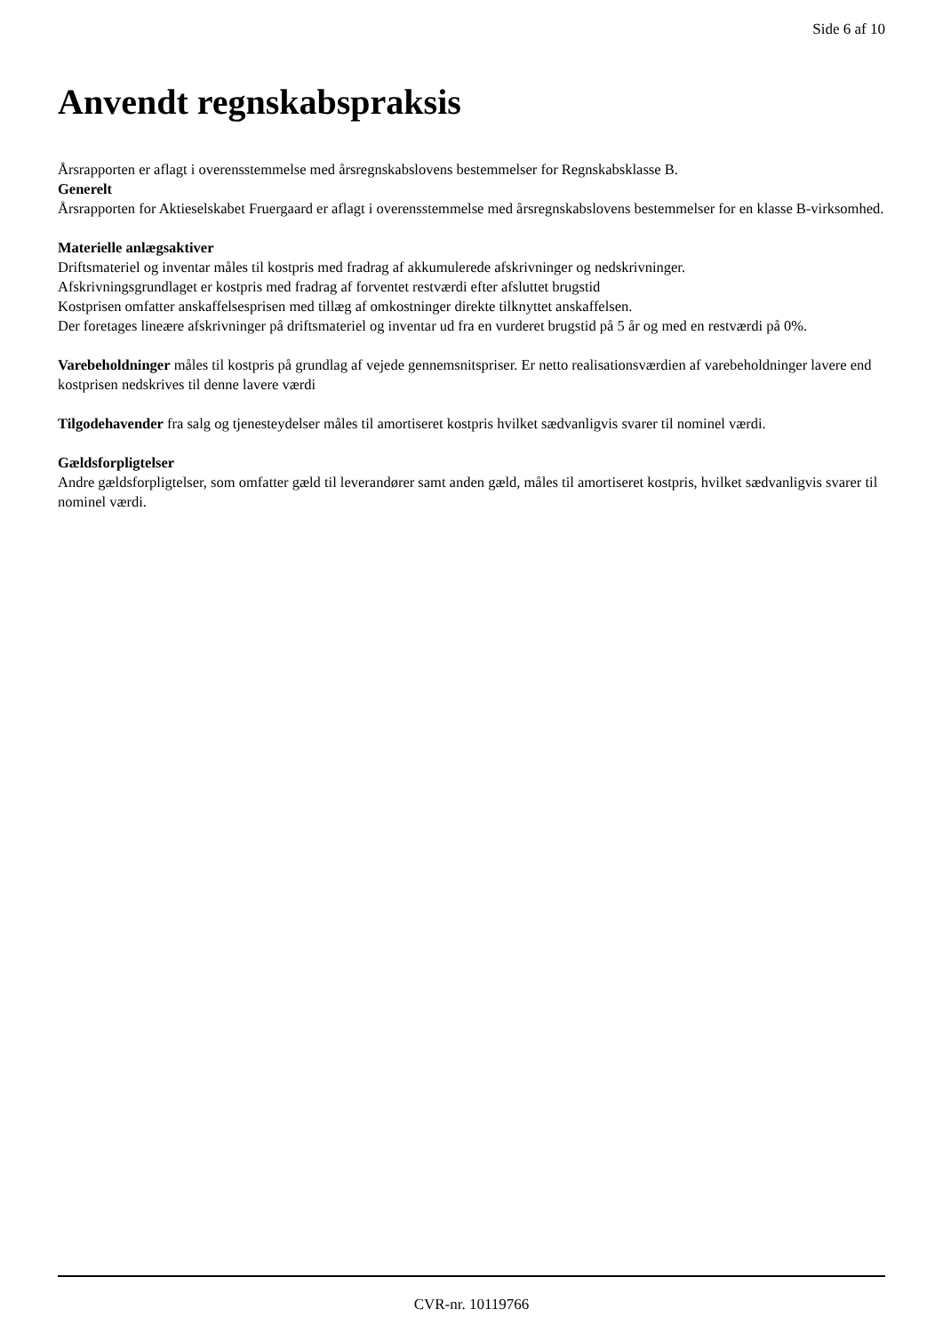Side 6 af 10
Anvendt regnskabspraksis
Årsrapporten er aflagt i overensstemmelse med årsregnskabslovens bestemmelser for Regnskabsklasse B.
Generelt
Årsrapporten for Aktieselskabet Fruergaard er aflagt i overensstemmelse med årsregnskabslovens bestemmelser for en klasse B-virksomhed.
Materielle anlægsaktiver
Driftsmateriel og inventar måles til kostpris med fradrag af akkumulerede afskrivninger og nedskrivninger.
Afskrivningsgrundlaget er kostpris med fradrag af forventet restværdi efter afsluttet brugstid
Kostprisen omfatter anskaffelsesprisen med tillæg af omkostninger direkte tilknyttet anskaffelsen.
Der foretages lineære afskrivninger på driftsmateriel og inventar ud fra en vurderet brugstid på 5 år og med en restværdi på 0%.
Varebeholdninger måles til kostpris på grundlag af vejede gennemsnitspriser. Er netto realisationsværdien af varebeholdninger lavere end kostprisen nedskrives til denne lavere værdi
Tilgodehavender fra salg og tjenesteydelser måles til amortiseret kostpris hvilket sædvanligvis svarer til nominel værdi.
Gældsforpligtelser
Andre gældsforpligtelser, som omfatter gæld til leverandører samt anden gæld, måles til amortiseret kostpris, hvilket sædvanligvis svarer til nominel værdi.
CVR-nr. 10119766